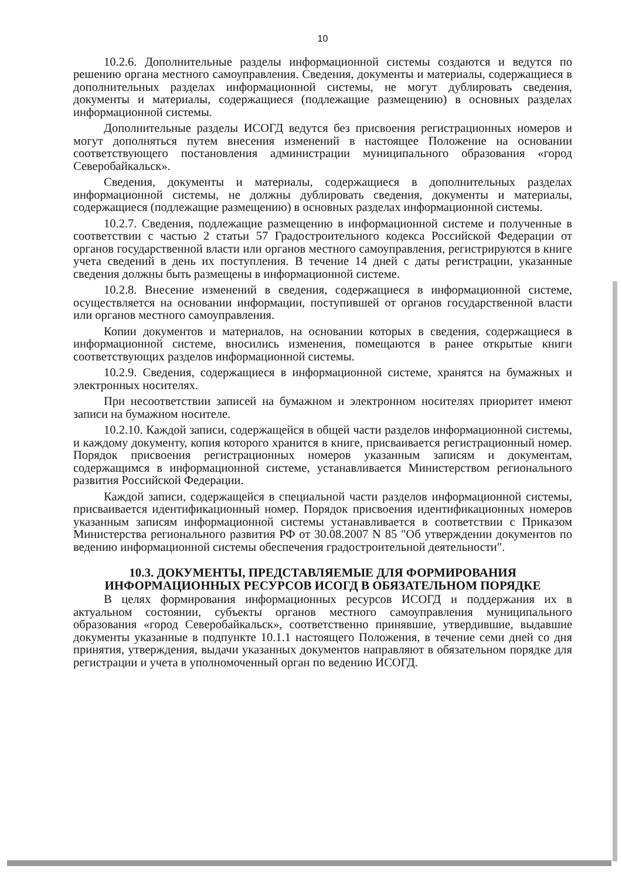10
10.2.6. Дополнительные разделы информационной системы создаются и ведутся по решению органа местного самоуправления. Сведения, документы и материалы, содержащиеся в дополнительных разделах информационной системы, не могут дублировать сведения, документы и материалы, содержащиеся (подлежащие размещению) в основных разделах информационной системы.
Дополнительные разделы ИСОГД ведутся без присвоения регистрационных номеров и могут дополняться путем внесения изменений в настоящее Положение на основании соответствующего постановления администрации муниципального образования «город Северобайкальск».
Сведения, документы и материалы, содержащиеся в дополнительных разделах информационной системы, не должны дублировать сведения, документы и материалы, содержащиеся (подлежащие размещению) в основных разделах информационной системы.
10.2.7. Сведения, подлежащие размещению в информационной системе и полученные в соответствии с частью 2 статьи 57 Градостроительного кодекса Российской Федерации от органов государственной власти или органов местного самоуправления, регистрируются в книге учета сведений в день их поступления. В течение 14 дней с даты регистрации, указанные сведения должны быть размещены в информационной системе.
10.2.8. Внесение изменений в сведения, содержащиеся в информационной системе, осуществляется на основании информации, поступившей от органов государственной власти или органов местного самоуправления.
Копии документов и материалов, на основании которых в сведения, содержащиеся в информационной системе, вносились изменения, помещаются в ранее открытые книги соответствующих разделов информационной системы.
10.2.9. Сведения, содержащиеся в информационной системе, хранятся на бумажных и электронных носителях.
При несоответствии записей на бумажном и электронном носителях приоритет имеют записи на бумажном носителе.
10.2.10. Каждой записи, содержащейся в общей части разделов информационной системы, и каждому документу, копия которого хранится в книге, присваивается регистрационный номер. Порядок присвоения регистрационных номеров указанным записям и документам, содержащимся в информационной системе, устанавливается Министерством регионального развития Российской Федерации.
Каждой записи, содержащейся в специальной части разделов информационной системы, присваивается идентификационный номер. Порядок присвоения идентификационных номеров указанным записям информационной системы устанавливается в соответствии с Приказом Министерства регионального развития РФ от 30.08.2007 N 85 "Об утверждении документов по ведению информационной системы обеспечения градостроительной деятельности".
10.3. ДОКУМЕНТЫ, ПРЕДСТАВЛЯЕМЫЕ ДЛЯ ФОРМИРОВАНИЯ ИНФОРМАЦИОННЫХ РЕСУРСОВ ИСОГД В ОБЯЗАТЕЛЬНОМ ПОРЯДКЕ
В целях формирования информационных ресурсов ИСОГД и поддержания их в актуальном состоянии, субъекты органов местного самоуправления муниципального образования «город Северобайкальск», соответственно принявшие, утвердившие, выдавшие документы указанные в подпункте 10.1.1 настоящего Положения, в течение семи дней со дня принятия, утверждения, выдачи указанных документов направляют в обязательном порядке для регистрации и учета в уполномоченный орган по ведению ИСОГД.